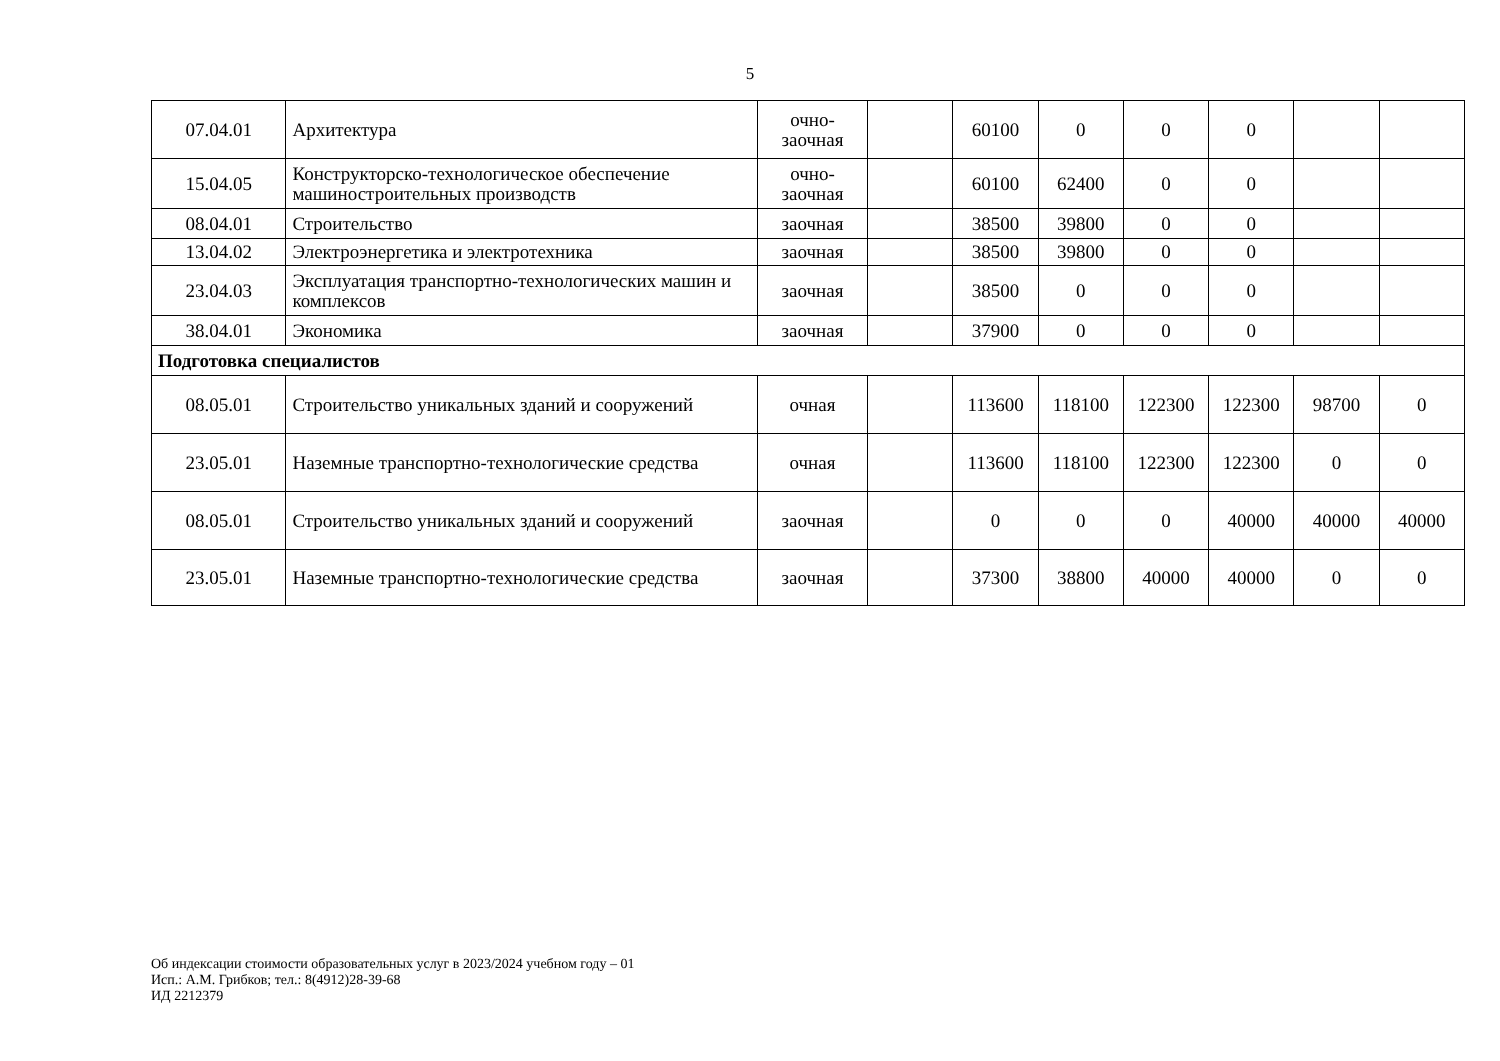5
| 07.04.01 | Архитектура | очно- заочная | | 60100 | 0 | 0 | 0 | | |
| 15.04.05 | Конструкторско-технологическое обеспечение машиностроительных производств | очно- заочная | | 60100 | 62400 | 0 | 0 | | |
| 08.04.01 | Строительство | заочная | | 38500 | 39800 | 0 | 0 | | |
| 13.04.02 | Электроэнергетика и электротехника | заочная | | 38500 | 39800 | 0 | 0 | | |
| 23.04.03 | Эксплуатация транспортно-технологических машин и комплексов | заочная | | 38500 | 0 | 0 | 0 | | |
| 38.04.01 | Экономика | заочная | | 37900 | 0 | 0 | 0 | | |
| Подготовка специалистов | | | | | | | | | |
| 08.05.01 | Строительство уникальных зданий и сооружений | очная | | 113600 | 118100 | 122300 | 122300 | 98700 | 0 |
| 23.05.01 | Наземные транспортно-технологические средства | очная | | 113600 | 118100 | 122300 | 122300 | 0 | 0 |
| 08.05.01 | Строительство уникальных зданий и сооружений | заочная | | 0 | 0 | 0 | 40000 | 40000 | 40000 |
| 23.05.01 | Наземные транспортно-технологические средства | заочная | | 37300 | 38800 | 40000 | 40000 | 0 | 0 |
Об индексации стоимости образовательных услуг в 2023/2024 учебном году – 01
Исп.: А.М. Грибков; тел.: 8(4912)28-39-68
ИД 2212379